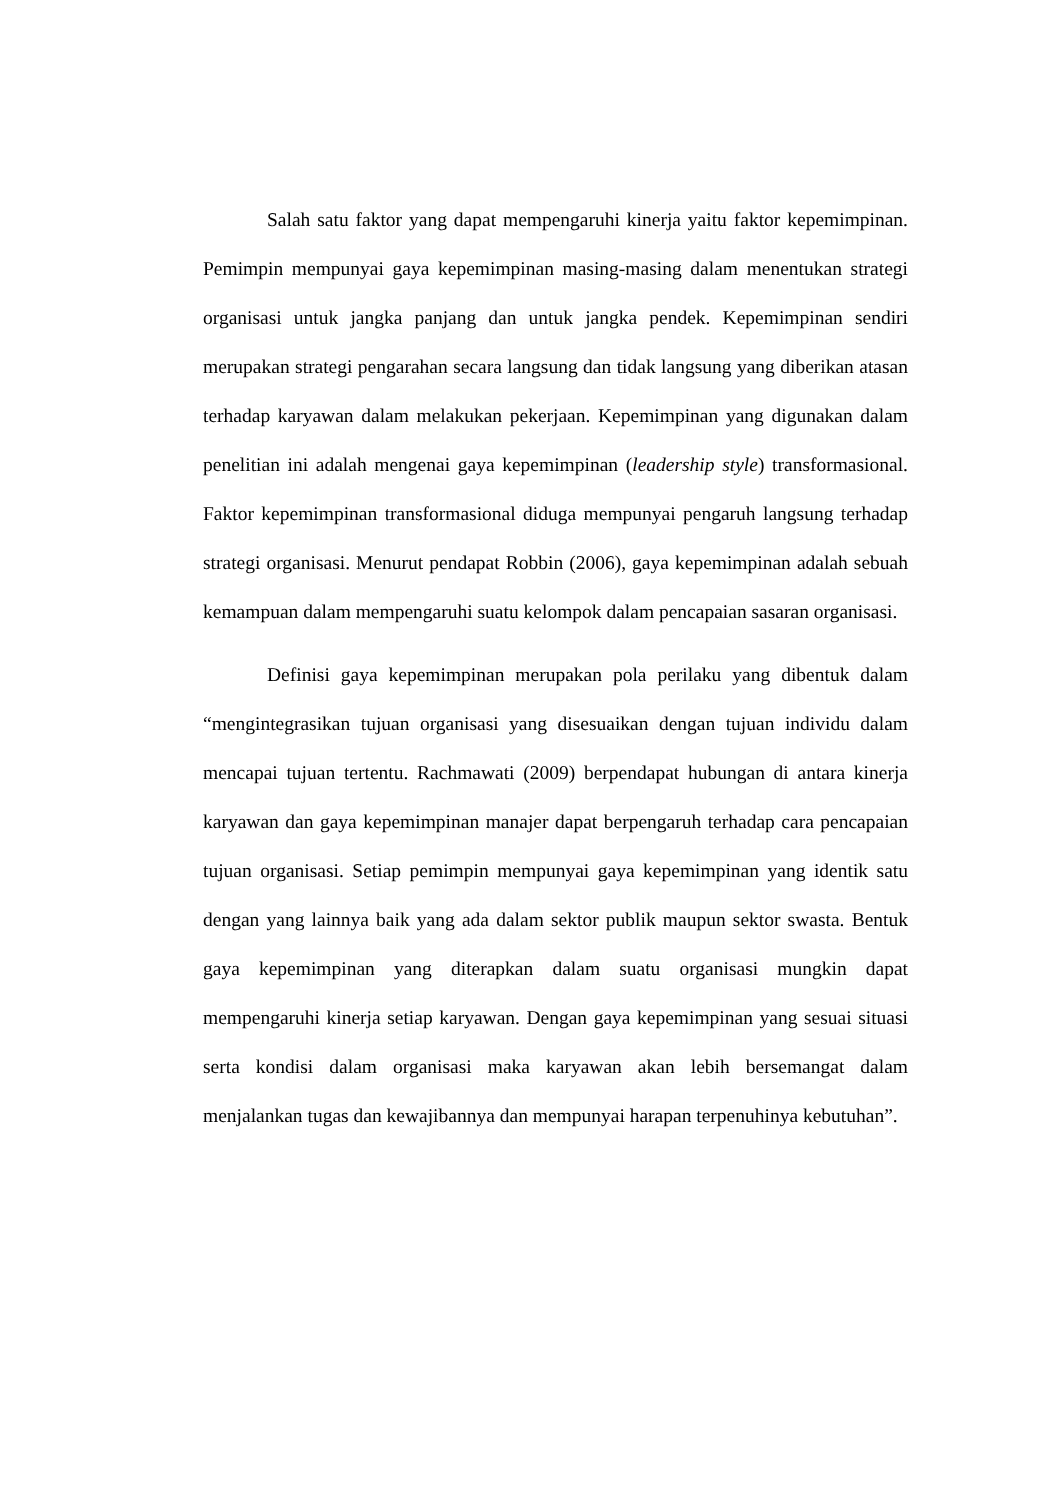Salah satu faktor yang dapat mempengaruhi kinerja yaitu faktor kepemimpinan. Pemimpin mempunyai gaya kepemimpinan masing-masing dalam menentukan strategi organisasi untuk jangka panjang dan untuk jangka pendek. Kepemimpinan sendiri merupakan strategi pengarahan secara langsung dan tidak langsung yang diberikan atasan terhadap karyawan dalam melakukan pekerjaan. Kepemimpinan yang digunakan dalam penelitian ini adalah mengenai gaya kepemimpinan (leadership style) transformasional. Faktor kepemimpinan transformasional diduga mempunyai pengaruh langsung terhadap strategi organisasi. Menurut pendapat Robbin (2006), gaya kepemimpinan adalah sebuah kemampuan dalam mempengaruhi suatu kelompok dalam pencapaian sasaran organisasi.
Definisi gaya kepemimpinan merupakan pola perilaku yang dibentuk dalam “mengintegrasikan tujuan organisasi yang disesuaikan dengan tujuan individu dalam mencapai tujuan tertentu. Rachmawati (2009) berpendapat hubungan di antara kinerja karyawan dan gaya kepemimpinan manajer dapat berpengaruh terhadap cara pencapaian tujuan organisasi. Setiap pemimpin mempunyai gaya kepemimpinan yang identik satu dengan yang lainnya baik yang ada dalam sektor publik maupun sektor swasta. Bentuk gaya kepemimpinan yang diterapkan dalam suatu organisasi mungkin dapat mempengaruhi kinerja setiap karyawan. Dengan gaya kepemimpinan yang sesuai situasi serta kondisi dalam organisasi maka karyawan akan lebih bersemangat dalam menjalankan tugas dan kewajibannya dan mempunyai harapan terpenuhinya kebutuhan”.